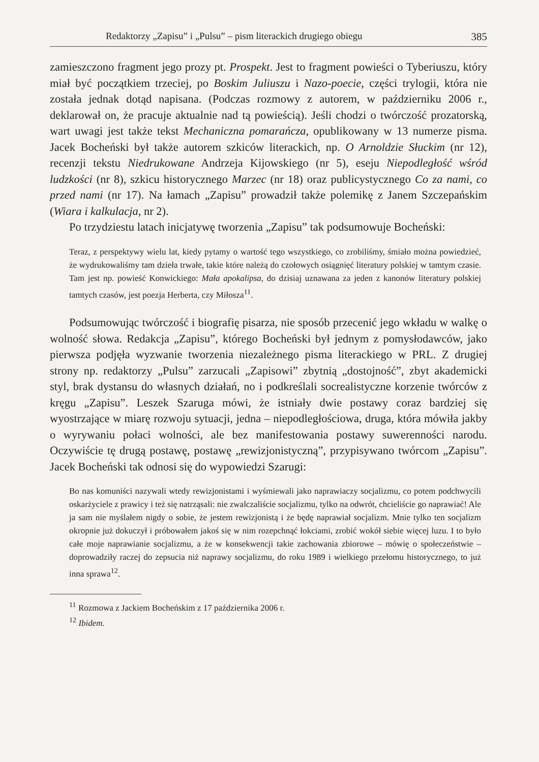Redaktorzy „Zapisu” i „Pulsu” – pism literackich drugiego obiegu 385
zamieszczono fragment jego prozy pt. Prospekt. Jest to fragment powieści o Tyberiuszu, który miał być początkiem trzeciej, po Boskim Juliuszu i Nazo-poecie, części trylogii, która nie została jednak dotąd napisana. (Podczas rozmowy z autorem, w październiku 2006 r., deklarował on, że pracuje aktualnie nad tą powieścią). Jeśli chodzi o twórczość prozatorską, wart uwagi jest także tekst Mechaniczna pomarańcza, opublikowany w 13 numerze pisma. Jacek Bocheński był także autorem szkiców literackich, np. O Arnoldzie Słuckim (nr 12), recenzji tekstu Niedrukowane Andrzeja Kijowskiego (nr 5), eseju Niepodległość wśród ludzkości (nr 8), szkicu historycznego Marzec (nr 18) oraz publicystycznego Co za nami, co przed nami (nr 17). Na łamach „Zapisu” prowadził także polemikę z Janem Szczepańskim (Wiara i kalkulacja, nr 2).
Po trzydziestu latach inicjatywę tworzenia „Zapisu” tak podsumowuje Bocheński:
Teraz, z perspektywy wielu lat, kiedy pytamy o wartość tego wszystkiego, co zrobiliśmy, śmiało można powiedzieć, że wydrukowaliśmy tam dzieła trwałe, takie które należą do czołowych osiągnięć literatury polskiej w tamtym czasie. Tam jest np. powieść Konwickiego: Mała apokalipsa, do dzisiaj uznawana za jeden z kanonów literatury polskiej tamtych czasów, jest poezja Herberta, czy Miłosza<sup>11</sup>.
Podsumowując twórczość i biografię pisarza, nie sposób przecenić jego wkładu w walkę o wolność słowa. Redakcja „Zapisu”, którego Bocheński był jednym z pomysłodawców, jako pierwsza podjęła wyzwanie tworzenia niezależnego pisma literackiego w PRL. Z drugiej strony np. redaktorzy „Pulsu” zarzucali „Zapisowi” zbytnią „dostojność”, zbyt akademicki styl, brak dystansu do własnych działań, no i podkreślali socrealistyczne korzenie twórców z kręgu „Zapisu”. Leszek Szaruga mówi, że istniały dwie postawy coraz bardziej się wyostrzające w miarę rozwoju sytuacji, jedna – niepodległościowa, druga, która mówiła jakby o wyrywaniu połaci wolności, ale bez manifestowania postawy suwerenności narodu. Oczywiście tę drugą postawę, postawę „rewizjonistyczną”, przypisywano twórcom „Zapisu”. Jacek Bocheński tak odnosi się do wypowiedzi Szarugi:
Bo nas komuniści nazywali wtedy rewizjonistami i wyśmiewali jako naprawiaczy socjalizmu, co potem podchwycili oskarżyciele z prawicy i też się natrząsali: nie zwalczaliście socjalizmu, tylko na odwrót, chcieliście go naprawiać! Ale ja sam nie myślałem nigdy o sobie, że jestem rewizjonistą i że będę naprawiał socjalizm. Mnie tylko ten socjalizm okropnie już dokuczył i próbowałem jakoś się w nim rozepchnąć łokciami, zrobić wokół siebie więcej luzu. I to było całe moje naprawianie socjalizmu, a że w konsekwencji takie zachowania zbiorowe – mówię o społeczeństwie – doprowadziły raczej do zepsucia niż naprawy socjalizmu, do roku 1989 i wielkiego przełomu historycznego, to już inna sprawa<sup>12</sup>.
<sup>11</sup> Rozmowa z Jackiem Bocheńskim z 17 października 2006 r.
<sup>12</sup> Ibidem.